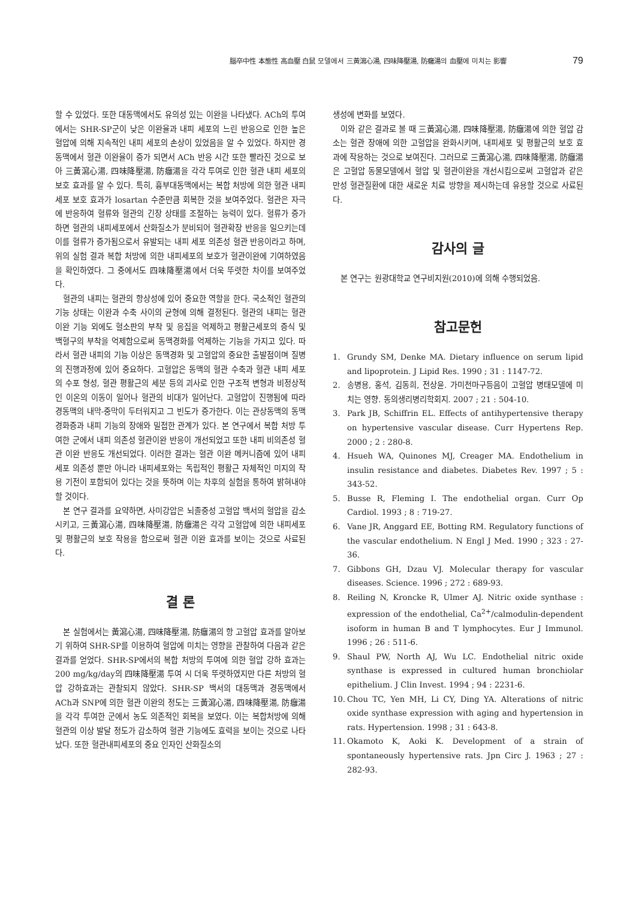腦卒中性 本態性 高血壓 白鼠 모델에서 三黃瀉心湯, 四味降壓湯, 防癰湯의 血壓에 미치는 影響 79
할 수 있었다. 또한 대동맥에서도 유의성 있는 이완을 나타냈다. ACh의 투여에서는 SHR-SP군이 낮은 이완율과 내피 세포의 느린 반응으로 인한 높은 혈압에 의해 지속적인 내피 세포의 손상이 있었음을 알 수 있었다. 하지만 경동맥에서 혈관 이완율이 증가 되면서 ACh 반응 시간 또한 빨라진 것으로 보아 三黃瀉心湯, 四味降壓湯, 防癰湯을 각각 투여로 인한 혈관 내피 세포의 보호 효과를 알 수 있다. 특히, 흉부대동맥에서는 복합 처방에 의한 혈관 내피 세포 보호 효과가 losartan 수준만큼 회복한 것을 보여주었다. 혈관은 자극에 반응하여 혈류와 혈관의 긴장 상태를 조절하는 능력이 있다. 혈류가 증가하면 혈관의 내피세포에서 산화질소가 분비되어 혈관확장 반응을 일으키는데 이를 혈류가 증가됨으로서 유발되는 내피 세포 의존성 혈관 반응이라고 하며, 위의 실험 결과 복합 처방에 의한 내피세포의 보호가 혈관이완에 기여하였음을 확인하였다. 그 중에서도 四味降壓湯에서 더욱 뚜렷한 차이를 보여주었다.
혈관의 내피는 혈관의 항상성에 있어 중요한 역할을 한다. 국소적인 혈관의 기능 상태는 이완과 수축 사이의 균형에 의해 결정된다. 혈관의 내피는 혈관이완 기능 외에도 혈소판의 부착 및 응집을 억제하고 평활근세포의 증식 및 백혈구의 부착을 억제함으로써 동맥경화를 억제하는 기능을 가지고 있다. 따라서 혈관 내피의 기능 이상은 동맥경화 및 고혈압의 중요한 출발점이며 질병의 진행과정에 있어 중요하다. 고혈압은 동맥의 혈관 수축과 혈관 내피 세포의 수포 형성, 혈관 평활근의 세분 등의 괴사로 인한 구조적 변형과 비정상적인 이온의 이동이 일어나 혈관의 비대가 일어난다. 고혈압이 진행됨에 따라 경동맥의 내막-중막이 두터워지고 그 빈도가 증가한다. 이는 관상동맥의 동맥 경화증과 내피 기능의 장애와 밀접한 관계가 있다. 본 연구에서 복합 처방 투여한 군에서 내피 의존성 혈관이완 반응이 개선되었고 또한 내피 비의존성 혈관 이완 반응도 개선되었다. 이러한 결과는 혈관 이완 메커니즘에 있어 내피세포 의존성 뿐만 아니라 내피세포와는 독립적인 평활근 자체적인 미지의 작용 기전이 포함되어 있다는 것을 뜻하며 이는 차후의 실험을 통하여 밝혀내야 할 것이다.
본 연구 결과를 요약하면, 사미강압은 뇌졸중성 고혈압 백서의 혈압을 감소시키고, 三黃瀉心湯, 四味降壓湯, 防癰湯은 각각 고혈압에 의한 내피세포 및 평활근의 보호 작용을 함으로써 혈관 이완 효과를 보이는 것으로 사료된다.
결 론
본 실험에서는 黃瀉心湯, 四味降壓湯, 防癰湯의 항 고혈압 효과를 알아보기 위하여 SHR-SP를 이용하여 혈압에 미치는 영향을 관찰하여 다음과 같은 결과를 얻었다. SHR-SP에서의 복합 처방의 투여에 의한 혈압 강하 효과는 200 mg/kg/day의 四味降壓湯 투여 시 더욱 뚜렷하였지만 다른 처방의 혈압 강하효과는 관찰되지 않았다. SHR-SP 백서의 대동맥과 경동맥에서 ACh과 SNP에 의한 혈관 이완의 정도는 三黃瀉心湯, 四味降壓湯, 防癰湯을 각각 투여한 군에서 농도 의존적인 회복을 보였다. 이는 복합처방에 의해 혈관의 이상 발달 정도가 감소하여 혈관 기능에도 효력을 보이는 것으로 나타났다. 또한 혈관내피세포의 중요 인자인 산화질소의
생성에 변화를 보였다.
이와 같은 결과로 볼 때 三黃瀉心湯, 四味降壓湯, 防癰湯에 의한 혈압 감소는 혈관 장애에 의한 고혈압을 완화시키며, 내피세포 및 평활근의 보호 효과에 작용하는 것으로 보여진다. 그러므로 三黃瀉心湯, 四味降壓湯, 防癰湯은 고혈압 동물모델에서 혈압 및 혈관이완을 개선시킴으로써 고혈압과 같은 만성 혈관질환에 대한 새로운 치료 방향을 제시하는데 유용할 것으로 사료된다.
감사의 글
본 연구는 원광대학교 연구비지원(2010)에 의해 수행되었음.
참고문헌
1. Grundy SM, Denke MA. Dietary influence on serum lipid and lipoprotein. J Lipid Res. 1990 ; 31 : 1147-72.
2. 송병용, 홍석, 김동희, 전상윤. 가미천마구등음이 고혈압 병태모델에 미치는 영향. 동의생리병리학회지. 2007 ; 21 : 504-10.
3. Park JB, Schiffrin EL. Effects of antihypertensive therapy on hypertensive vascular disease. Curr Hypertens Rep. 2000 ; 2 : 280-8.
4. Hsueh WA, Quinones MJ, Creager MA. Endothelium in insulin resistance and diabetes. Diabetes Rev. 1997 ; 5 : 343-52.
5. Busse R, Fleming I. The endothelial organ. Curr Op Cardiol. 1993 ; 8 : 719-27.
6. Vane JR, Anggard EE, Botting RM. Regulatory functions of the vascular endothelium. N Engl J Med. 1990 ; 323 : 27-36.
7. Gibbons GH, Dzau VJ. Molecular therapy for vascular diseases. Science. 1996 ; 272 : 689-93.
8. Reiling N, Kroncke R, Ulmer AJ. Nitric oxide synthase : expression of the endothelial, Ca<sup>2+</sup>/calmodulin-dependent isoform in human B and T lymphocytes. Eur J Immunol. 1996 ; 26 : 511-6.
9. Shaul PW, North AJ, Wu LC. Endothelial nitric oxide synthase is expressed in cultured human bronchiolar epithelium. J Clin Invest. 1994 ; 94 : 2231-6.
10. Chou TC, Yen MH, Li CY, Ding YA. Alterations of nitric oxide synthase expression with aging and hypertension in rats. Hypertension. 1998 ; 31 : 643-8.
11. Okamoto K, Aoki K. Development of a strain of spontaneously hypertensive rats. Jpn Circ J. 1963 ; 27 : 282-93.